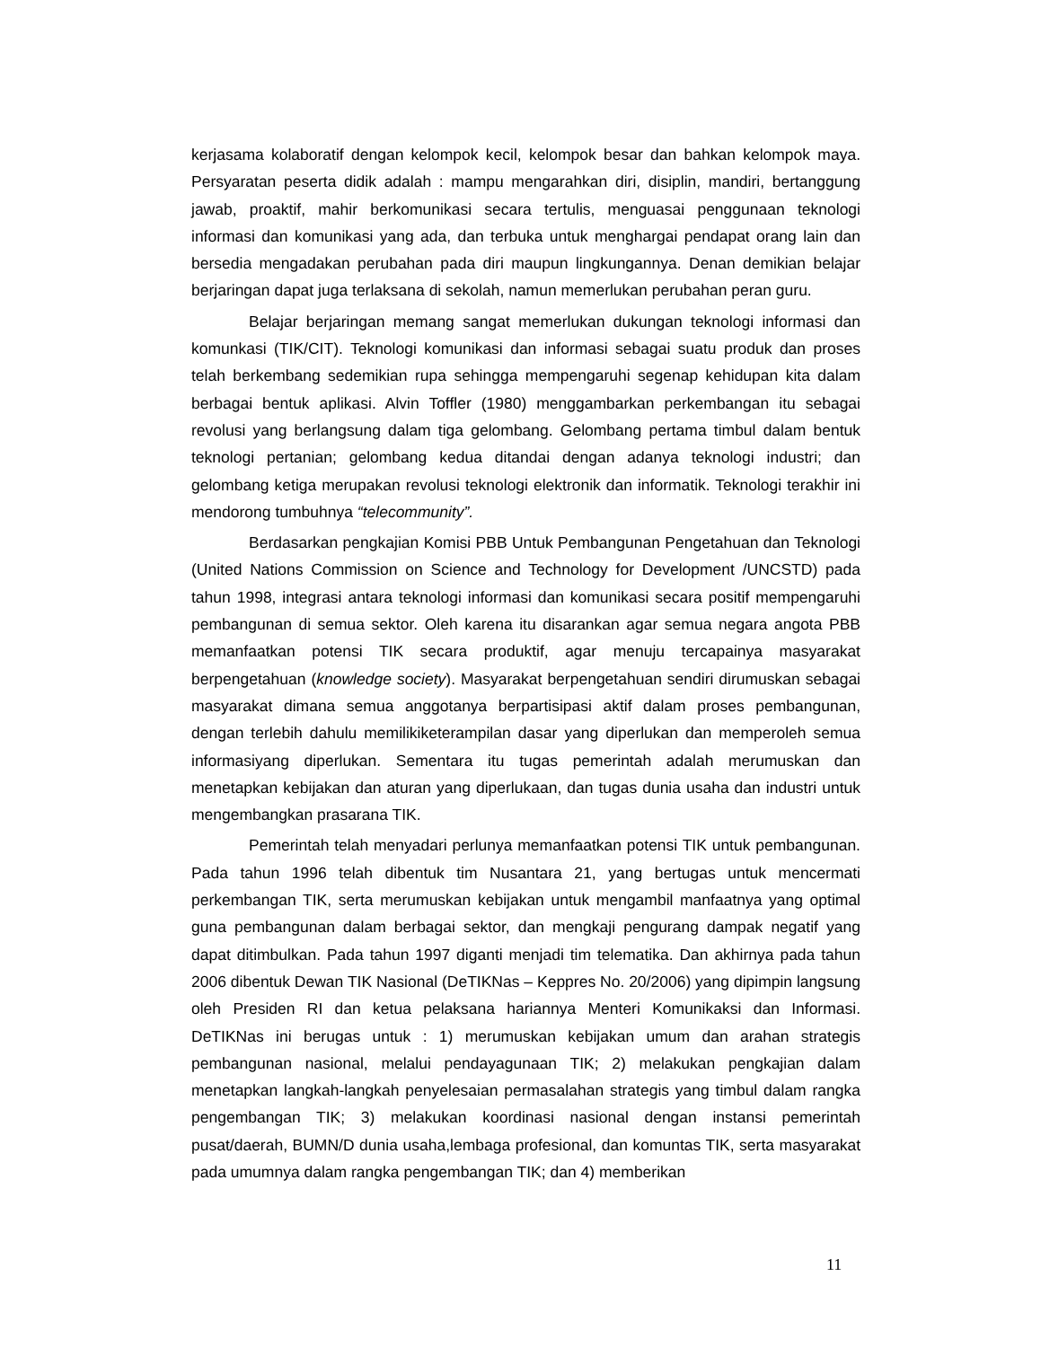kerjasama kolaboratif dengan kelompok kecil, kelompok besar dan bahkan kelompok maya. Persyaratan peserta didik adalah : mampu mengarahkan diri, disiplin, mandiri, bertanggung jawab, proaktif, mahir berkomunikasi secara tertulis, menguasai penggunaan teknologi informasi dan komunikasi yang ada, dan terbuka untuk menghargai pendapat orang lain dan bersedia mengadakan perubahan pada diri maupun lingkungannya. Denan demikian belajar berjaringan dapat juga terlaksana di sekolah, namun memerlukan perubahan peran guru.
Belajar berjaringan memang sangat memerlukan dukungan teknologi informasi dan komunkasi (TIK/CIT). Teknologi komunikasi dan informasi sebagai suatu produk dan proses telah berkembang sedemikian rupa sehingga mempengaruhi segenap kehidupan kita dalam berbagai bentuk aplikasi. Alvin Toffler (1980) menggambarkan perkembangan itu sebagai revolusi yang berlangsung dalam tiga gelombang. Gelombang pertama timbul dalam bentuk teknologi pertanian; gelombang kedua ditandai dengan adanya teknologi industri; dan gelombang ketiga merupakan revolusi teknologi elektronik dan informatik. Teknologi terakhir ini mendorong tumbuhnya “telecommunity”.
Berdasarkan pengkajian Komisi PBB Untuk Pembangunan Pengetahuan dan Teknologi (United Nations Commission on Science and Technology for Development /UNCSTD) pada tahun 1998, integrasi antara teknologi informasi dan komunikasi secara positif mempengaruhi pembangunan di semua sektor. Oleh karena itu disarankan agar semua negara angota PBB memanfaatkan potensi TIK secara produktif, agar menuju tercapainya masyarakat berpengetahuan (knowledge society). Masyarakat berpengetahuan sendiri dirumuskan sebagai masyarakat dimana semua anggotanya berpartisipasi aktif dalam proses pembangunan, dengan terlebih dahulu memilikiketerampilan dasar yang diperlukan dan memperoleh semua informasiyang diperlukan. Sementara itu tugas pemerintah adalah merumuskan dan menetapkan kebijakan dan aturan yang diperlukaan, dan tugas dunia usaha dan industri untuk mengembangkan prasarana TIK.
Pemerintah telah menyadari perlunya memanfaatkan potensi TIK untuk pembangunan. Pada tahun 1996 telah dibentuk tim Nusantara 21, yang bertugas untuk mencermati perkembangan TIK, serta merumuskan kebijakan untuk mengambil manfaatnya yang optimal guna pembangunan dalam berbagai sektor, dan mengkaji pengurang dampak negatif yang dapat ditimbulkan. Pada tahun 1997 diganti menjadi tim telematika. Dan akhirnya pada tahun 2006 dibentuk Dewan TIK Nasional (DeTIKNas – Keppres No. 20/2006) yang dipimpin langsung oleh Presiden RI dan ketua pelaksana hariannya Menteri Komunikaksi dan Informasi. DeTIKNas ini berugas untuk : 1) merumuskan kebijakan umum dan arahan strategis pembangunan nasional, melalui pendayagunaan TIK; 2) melakukan pengkajian dalam menetapkan langkah-langkah penyelesaian permasalahan strategis yang timbul dalam rangka pengembangan TIK; 3) melakukan koordinasi nasional dengan instansi pemerintah pusat/daerah, BUMN/D dunia usaha,lembaga profesional, dan komuntas TIK, serta masyarakat pada umumnya dalam rangka pengembangan TIK; dan 4) memberikan
11